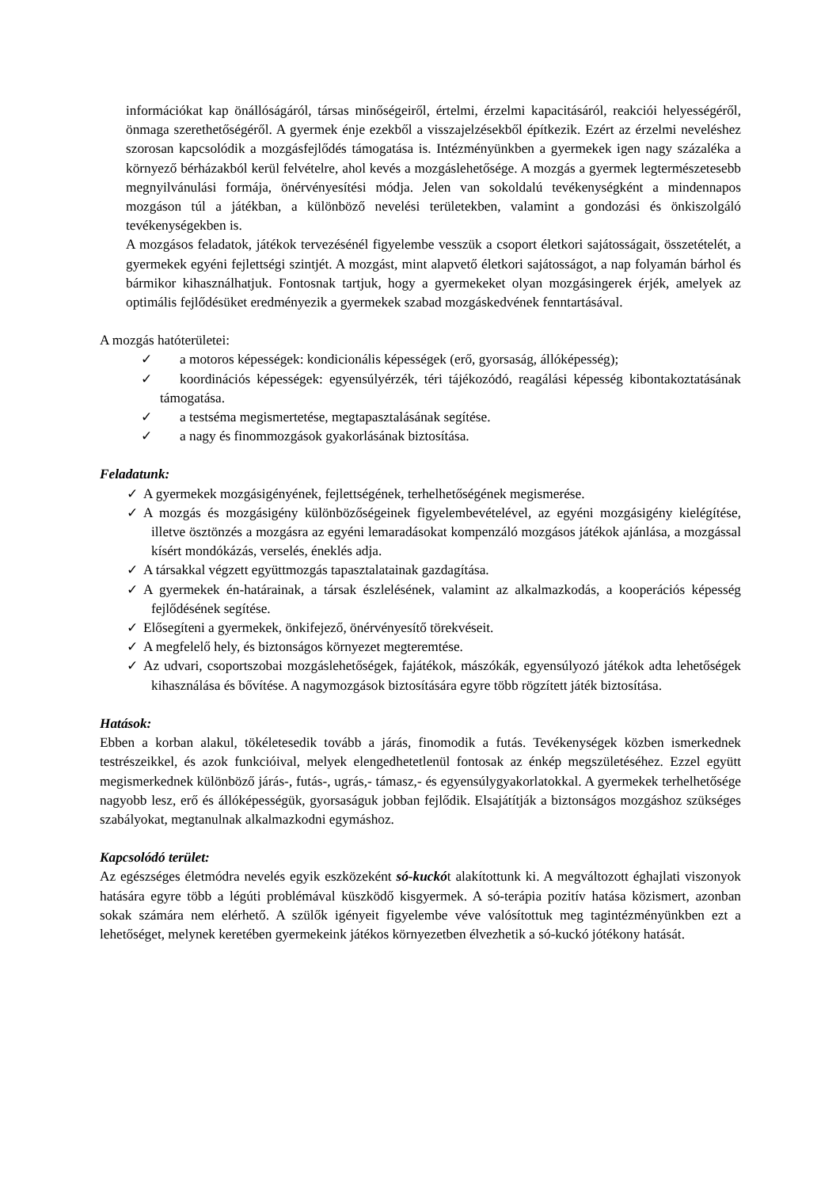információkat kap önállóságáról, társas minőségeiről, értelmi, érzelmi kapacitásáról, reakciói helyességéről, önmaga szerethetőségéről. A gyermek énje ezekből a visszajelzésekből építkezik. Ezért az érzelmi neveléshez szorosan kapcsolódik a mozgásfejlődés támogatása is. Intézményünkben a gyermekek igen nagy százaléka a környező bérházakból kerül felvételre, ahol kevés a mozgáslehetősége. A mozgás a gyermek legtermészetesebb megnyilvánulási formája, önérvényesítési módja. Jelen van sokoldalú tevékenységként a mindennapos mozgáson túl a játékban, a különböző nevelési területekben, valamint a gondozási és önkiszolgáló tevékenységekben is.
A mozgásos feladatok, játékok tervezésénél figyelembe vesszük a csoport életkori sajátosságait, összetételét, a gyermekek egyéni fejlettségi szintjét. A mozgást, mint alapvető életkori sajátosságot, a nap folyamán bárhol és bármikor kihasználhatjuk. Fontosnak tartjuk, hogy a gyermekeket olyan mozgásingerek érjék, amelyek az optimális fejlődésüket eredményezik a gyermekek szabad mozgáskedvének fenntartásával.
A mozgás hatóterületei:
✓ a motoros képességek: kondicionális képességek (erő, gyorsaság, állóképesség);
✓ koordinációs képességek: egyensúlyérzék, téri tájékozódó, reagálási képesség kibontakoztatásának támogatása.
✓ a testséma megismertetése, megtapasztalásának segítése.
✓ a nagy és finommozgások gyakorlásának biztosítása.
Feladatunk:
✓ A gyermekek mozgásigényének, fejlettségének, terhelhetőségének megismerése.
✓ A mozgás és mozgásigény különbözőségeinek figyelembevételével, az egyéni mozgásigény kielégítése, illetve ösztönzés a mozgásra az egyéni lemaradásokat kompenzáló mozgásos játékok ajánlása, a mozgással kísért mondókázás, verselés, éneklés adja.
✓ A társakkal végzett együttmozgás tapasztalatainak gazdagítása.
✓ A gyermekek én-határainak, a társak észlelésének, valamint az alkalmazkodás, a kooperációs képesség fejlődésének segítése.
✓ Elősegíteni a gyermekek, önkifejező, önérvényesítő törekvéseit.
✓ A megfelelő hely, és biztonságos környezet megteremtése.
✓ Az udvari, csoportszobai mozgáslehetőségek, fajátékok, mászókák, egyensúlyozó játékok adta lehetőségek kihasználása és bővítése. A nagymozgások biztosítására egyre több rögzített játék biztosítása.
Hatások:
Ebben a korban alakul, tökéletesedik tovább a járás, finomodik a futás. Tevékenységek közben ismerkednek testrészeikkel, és azok funkcióival, melyek elengedhetetlenül fontosak az énkép megszületéséhez. Ezzel együtt megismerkednek különböző járás-, futás-, ugrás,- támasz,- és egyensúlygyakorlatokkal. A gyermekek terhelhetősége nagyobb lesz, erő és állóképességük, gyorsaságuk jobban fejlődik. Elsajátítják a biztonságos mozgáshoz szükséges szabályokat, megtanulnak alkalmazkodni egymáshoz.
Kapcsolódó terület:
Az egészséges életmódra nevelés egyik eszközeként só-kuckót alakítottunk ki. A megváltozott éghajlati viszonyok hatására egyre több a légúti problémával küszködő kisgyermek. A só-terápia pozitív hatása közismert, azonban sokak számára nem elérhető. A szülők igényeit figyelembe véve valósítottuk meg tagintézményünkben ezt a lehetőséget, melynek keretében gyermekeink játékos környezetben élvezhetik a só-kuckó jótékony hatását.